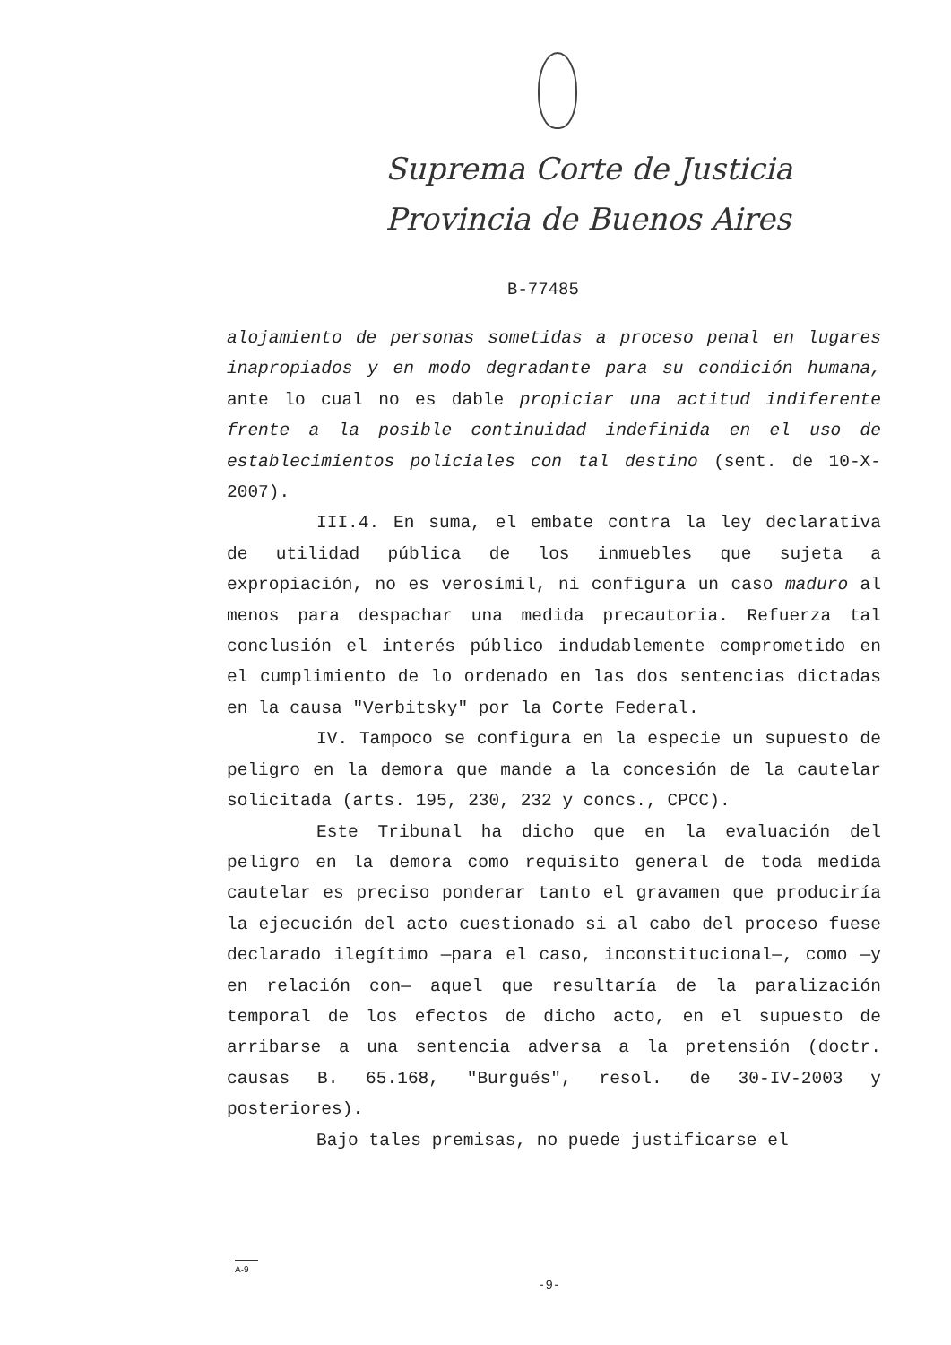Suprema Corte de Justicia
Provincia de Buenos Aires
B-77485
alojamiento de personas sometidas a proceso penal en lugares inapropiados y en modo degradante para su condición humana, ante lo cual no es dable propiciar una actitud indiferente frente a la posible continuidad indefinida en el uso de establecimientos policiales con tal destino (sent. de 10-X-2007).
III.4. En suma, el embate contra la ley declarativa de utilidad pública de los inmuebles que sujeta a expropiación, no es verosímil, ni configura un caso maduro al menos para despachar una medida precautoria. Refuerza tal conclusión el interés público indudablemente comprometido en el cumplimiento de lo ordenado en las dos sentencias dictadas en la causa "Verbitsky" por la Corte Federal.
IV. Tampoco se configura en la especie un supuesto de peligro en la demora que mande a la concesión de la cautelar solicitada (arts. 195, 230, 232 y concs., CPCC).
Este Tribunal ha dicho que en la evaluación del peligro en la demora como requisito general de toda medida cautelar es preciso ponderar tanto el gravamen que produciría la ejecución del acto cuestionado si al cabo del proceso fuese declarado ilegítimo —para el caso, inconstitucional—, como —y en relación con— aquel que resultaría de la paralización temporal de los efectos de dicho acto, en el supuesto de arribarse a una sentencia adversa a la pretensión (doctr. causas B. 65.168, "Burgués", resol. de 30-IV-2003 y posteriores).
Bajo tales premisas, no puede justificarse el
A-9
-9-